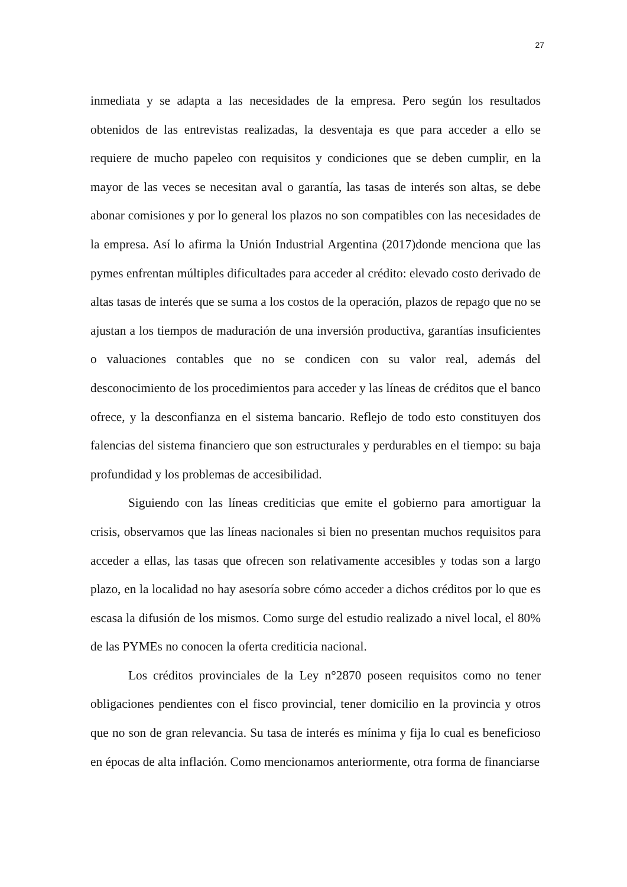27
inmediata y se adapta a las necesidades de la empresa. Pero según los resultados obtenidos de las entrevistas realizadas, la desventaja es que para acceder a ello se requiere de mucho papeleo con requisitos y condiciones que se deben cumplir, en la mayor de las veces se necesitan aval o garantía, las tasas de interés son altas, se debe abonar comisiones y por lo general los plazos no son compatibles con las necesidades de la empresa. Así lo afirma la Unión Industrial Argentina (2017)donde menciona que las pymes enfrentan múltiples dificultades para acceder al crédito: elevado costo derivado de altas tasas de interés que se suma a los costos de la operación, plazos de repago que no se ajustan a los tiempos de maduración de una inversión productiva, garantías insuficientes o valuaciones contables que no se condicen con su valor real, además del desconocimiento de los procedimientos para acceder y las líneas de créditos que el banco ofrece, y la desconfianza en el sistema bancario. Reflejo de todo esto constituyen dos falencias del sistema financiero que son estructurales y perdurables en el tiempo: su baja profundidad y los problemas de accesibilidad.
Siguiendo con las líneas crediticias que emite el gobierno para amortiguar la crisis, observamos que las líneas nacionales si bien no presentan muchos requisitos para acceder a ellas, las tasas que ofrecen son relativamente accesibles y todas son a largo plazo, en la localidad no hay asesoría sobre cómo acceder a dichos créditos por lo que es escasa la difusión de los mismos. Como surge del estudio realizado a nivel local, el 80% de las PYMEs no conocen la oferta crediticia nacional.
Los créditos provinciales de la Ley n°2870 poseen requisitos como no tener obligaciones pendientes con el fisco provincial, tener domicilio en la provincia y otros que no son de gran relevancia. Su tasa de interés es mínima y fija lo cual es beneficioso en épocas de alta inflación. Como mencionamos anteriormente, otra forma de financiarse